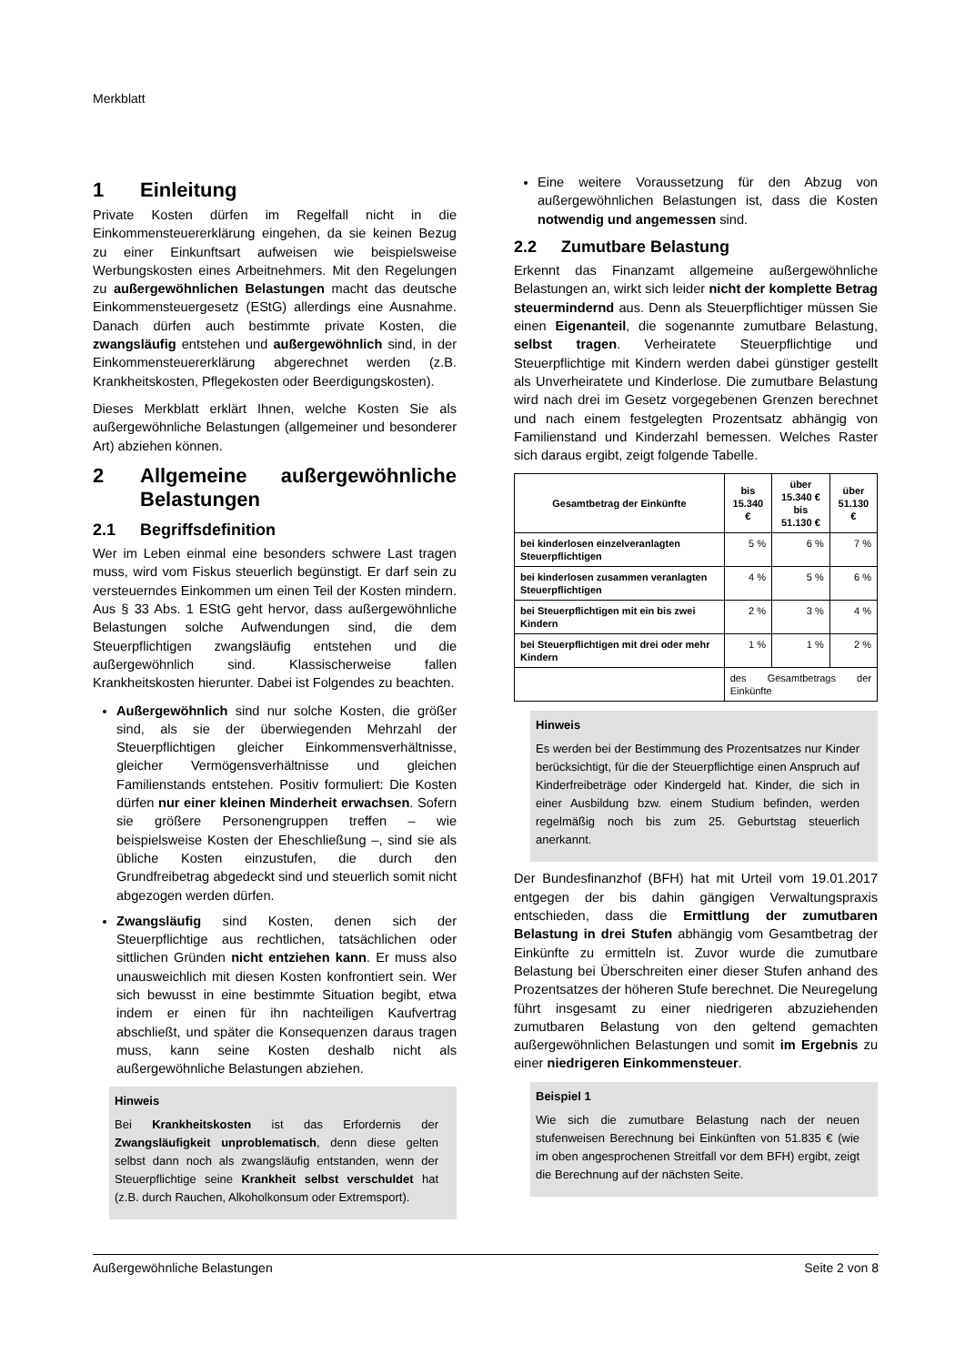Merkblatt
1 Einleitung
Private Kosten dürfen im Regelfall nicht in die Einkommensteuererklärung eingehen, da sie keinen Bezug zu einer Einkunftsart aufweisen wie beispielsweise Werbungskosten eines Arbeitnehmers. Mit den Regelungen zu außergewöhnlichen Belastungen macht das deutsche Einkommensteuergesetz (EStG) allerdings eine Ausnahme. Danach dürfen auch bestimmte private Kosten, die zwangsläufig entstehen und außergewöhnlich sind, in der Einkommensteuererklärung abgerechnet werden (z.B. Krankheitskosten, Pflegekosten oder Beerdigungskosten).
Dieses Merkblatt erklärt Ihnen, welche Kosten Sie als außergewöhnliche Belastungen (allgemeiner und besonderer Art) abziehen können.
2 Allgemeine außergewöhnliche Belastungen
2.1 Begriffsdefinition
Wer im Leben einmal eine besonders schwere Last tragen muss, wird vom Fiskus steuerlich begünstigt. Er darf sein zu versteuerndes Einkommen um einen Teil der Kosten mindern. Aus § 33 Abs. 1 EStG geht hervor, dass außergewöhnliche Belastungen solche Aufwendungen sind, die dem Steuerpflichtigen zwangsläufig entstehen und die außergewöhnlich sind. Klassischerweise fallen Krankheitskosten hierunter. Dabei ist Folgendes zu beachten.
Außergewöhnlich sind nur solche Kosten, die größer sind, als sie der überwiegenden Mehrzahl der Steuerpflichtigen gleicher Einkommensverhältnisse, gleicher Vermögensverhältnisse und gleichen Familienstands entstehen. Positiv formuliert: Die Kosten dürfen nur einer kleinen Minderheit erwachsen. Sofern sie größere Personengruppen treffen – wie beispielsweise Kosten der Eheschließung –, sind sie als übliche Kosten einzustufen, die durch den Grundfreibetrag abgedeckt sind und steuerlich somit nicht abgezogen werden dürfen.
Zwangsläufig sind Kosten, denen sich der Steuerpflichtige aus rechtlichen, tatsächlichen oder sittlichen Gründen nicht entziehen kann. Er muss also unausweichlich mit diesen Kosten konfrontiert sein. Wer sich bewusst in eine bestimmte Situation begibt, etwa indem er einen für ihn nachteiligen Kaufvertrag abschließt, und später die Konsequenzen daraus tragen muss, kann seine Kosten deshalb nicht als außergewöhnliche Belastungen abziehen.
Hinweis
Bei Krankheitskosten ist das Erfordernis der Zwangsläufigkeit unproblematisch, denn diese gelten selbst dann noch als zwangsläufig entstanden, wenn der Steuerpflichtige seine Krankheit selbst verschuldet hat (z.B. durch Rauchen, Alkoholkonsum oder Extremsport).
Eine weitere Voraussetzung für den Abzug von außergewöhnlichen Belastungen ist, dass die Kosten notwendig und angemessen sind.
2.2 Zumutbare Belastung
Erkennt das Finanzamt allgemeine außergewöhnliche Belastungen an, wirkt sich leider nicht der komplette Betrag steuermindernd aus. Denn als Steuerpflichtiger müssen Sie einen Eigenanteil, die sogenannte zumutbare Belastung, selbst tragen. Verheiratete Steuerpflichtige und Steuerpflichtige mit Kindern werden dabei günstiger gestellt als Unverheiratete und Kinderlose. Die zumutbare Belastung wird nach drei im Gesetz vorgegebenen Grenzen berechnet und nach einem festgelegten Prozentsatz abhängig von Familienstand und Kinderzahl bemessen. Welches Raster sich daraus ergibt, zeigt folgende Tabelle.
| Gesamtbetrag der Einkünfte | bis 15.340 € | über 15.340 € bis 51.130 € | über 51.130 € |
| --- | --- | --- | --- |
| bei kinderlosen einzelveranlagten Steuerpflichtigen | 5 % | 6 % | 7 % |
| bei kinderlosen zusammen veranlagten Steuerpflichtigen | 4 % | 5 % | 6 % |
| bei Steuerpflichtigen mit ein bis zwei Kindern | 2 % | 3 % | 4 % |
| bei Steuerpflichtigen mit drei oder mehr Kindern | 1 % | 1 % | 2 % |
| | des Gesamtbetrags der Einkünfte | | |
Hinweis
Es werden bei der Bestimmung des Prozentsatzes nur Kinder berücksichtigt, für die der Steuerpflichtige einen Anspruch auf Kinderfreibeträge oder Kindergeld hat. Kinder, die sich in einer Ausbildung bzw. einem Studium befinden, werden regelmäßig noch bis zum 25. Geburtstag steuerlich anerkannt.
Der Bundesfinanzhof (BFH) hat mit Urteil vom 19.01.2017 entgegen der bis dahin gängigen Verwaltungspraxis entschieden, dass die Ermittlung der zumutbaren Belastung in drei Stufen abhängig vom Gesamtbetrag der Einkünfte zu ermitteln ist. Zuvor wurde die zumutbare Belastung bei Überschreiten einer dieser Stufen anhand des Prozentsatzes der höheren Stufe berechnet. Die Neuregelung führt insgesamt zu einer niedrigeren abzuziehenden zumutbaren Belastung von den geltend gemachten außergewöhnlichen Belastungen und somit im Ergebnis zu einer niedrigeren Einkommensteuer.
Beispiel 1
Wie sich die zumutbare Belastung nach der neuen stufenweisen Berechnung bei Einkünften von 51.835 € (wie im oben angesprochenen Streitfall vor dem BFH) ergibt, zeigt die Berechnung auf der nächsten Seite.
Außergewöhnliche Belastungen Seite 2 von 8